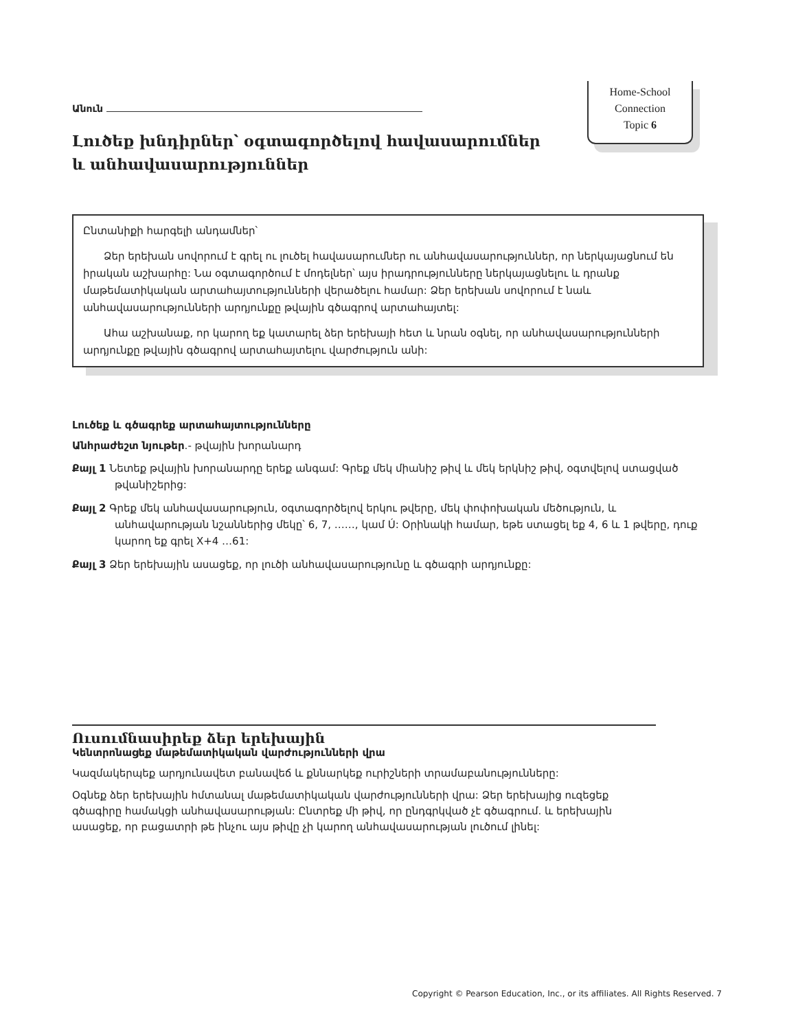Home-School
Connection
Topic 6
Անուն
Լուծեք խնդիրներ՝ օգտագործելով հավասարումներ և անհավասարություններ
Ընտանիքի հարգելի անդամներ՝
Ձեր երեխան սովորում է գրել ու լուծել հավասարումներ ու անհավասարություններ, որ ներկայացնում են իրական աշխարհը: Նա օգտագործում է մոդելներ՝ այս իրադրությունները ներկայացնելու և դրանք մաթեմատիկական արտահայտությունների վերածելու համար: Ձեր երեխան սովորում է նաև անհավասարությունների արդյունքը թվային գծագրով արտահայտել:
Ահա աշխանաք, որ կարող եք կատարել ձեր երեխայի հետ և նրան օգնել, որ անհավասարությունների արդյունքը թվային գծագրով արտահայտելու վարժություն անի:
Լուծեք և գծագրեք արտահայտությունները
Անհրաժեշտ նյութեր.- թվային խորանարդ
Քայլ 1 Նետեք թվային խորանարդը երեք անգամ: Գրեք մեկ միանիշ թիվ և մեկ երկնիշ թիվ, օգտվելով ստացված թվանիշերից:
Քայլ 2 Գրեք մեկ անհավասարություն, օգտագործելով երկու թվերը, մեկ փոփոխական մեծություն, և անհավարության նշաններից մեկը՝ 6, 7, ……, կամ Ú: Օրինակի համար, եթե ստացել եք 4, 6 և 1 թվերը, դուք կարող եք գրել X+4 …61:
Քայլ 3 Ձեր երեխային ասացեք, որ լուծի անհավասարությունը և գծագրի արդյունքը:
Ուսումնասիրեք ձեր երեխային
Կենտրոնացեք մաթեմատիկական վարժությունների վրա
Կազմակերպեք արդյունավետ բանավեճ և քննարկեք ուրիշների տրամաբանությունները:
Օգնեք ձեր երեխային հմտանալ մաթեմատիկական վարժությունների վրա: Ձեր երեխայից ուզեցեք գծագիրը համակցի անհավասարության: Ընտրեք մի թիվ, որ ընդգրկված չէ գծագրում. և երեխային ասացեք, որ բացատրի թե ինչու այս թիվը չի կարող անհավասարության լուծում լինել:
Copyright © Pearson Education, Inc., or its affiliates. All Rights Reserved. 7